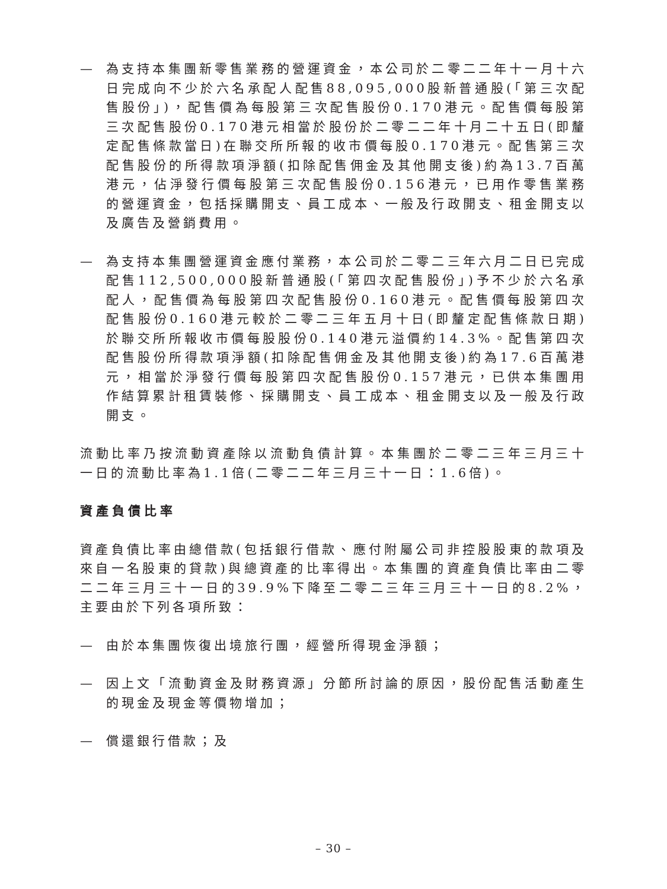— 為支持本集團新零售業務的營運資金，本公司於二零二二年十一月十六日完成向不少於六名承配人配售88,095,000股新普通股(「第三次配售股份」)，配售價為每股第三次配售股份0.170港元。配售價每股第三次配售股份0.170港元相當於股份於二零二二年十月二十五日(即釐定配售條款當日)在聯交所所報的收市價每股0.170港元。配售第三次配售股份的所得款項淨額(扣除配售佣金及其他開支後)約為13.7百萬港元，佔淨發行價每股第三次配售股份0.156港元，已用作零售業務的營運資金，包括採購開支、員工成本、一般及行政開支、租金開支以及廣告及營銷費用。
— 為支持本集團營運資金應付業務，本公司於二零二三年六月二日已完成配售112,500,000股新普通股(「第四次配售股份」)予不少於六名承配人，配售價為每股第四次配售股份0.160港元。配售價每股第四次配售股份0.160港元較於二零二三年五月十日(即釐定配售條款日期)於聯交所所報收市價每股股份0.140港元溢價約14.3%。配售第四次配售股份所得款項淨額(扣除配售佣金及其他開支後)約為17.6百萬港元，相當於淨發行價每股第四次配售股份0.157港元，已供本集團用作結算累計租賃裝修、採購開支、員工成本、租金開支以及一般及行政開支。
流動比率乃按流動資產除以流動負債計算。本集團於二零二三年三月三十一日的流動比率為1.1倍(二零二二年三月三十一日：1.6倍)。
資產負債比率
資產負債比率由總借款(包括銀行借款、應付附屬公司非控股股東的款項及來自一名股東的貸款)與總資產的比率得出。本集團的資產負債比率由二零二二年三月三十一日的39.9%下降至二零二三年三月三十一日的8.2%，主要由於下列各項所致：
— 由於本集團恢復出境旅行團，經營所得現金淨額；
— 因上文「流動資金及財務資源」分節所討論的原因，股份配售活動產生的現金及現金等價物增加；
— 償還銀行借款；及
– 30 –